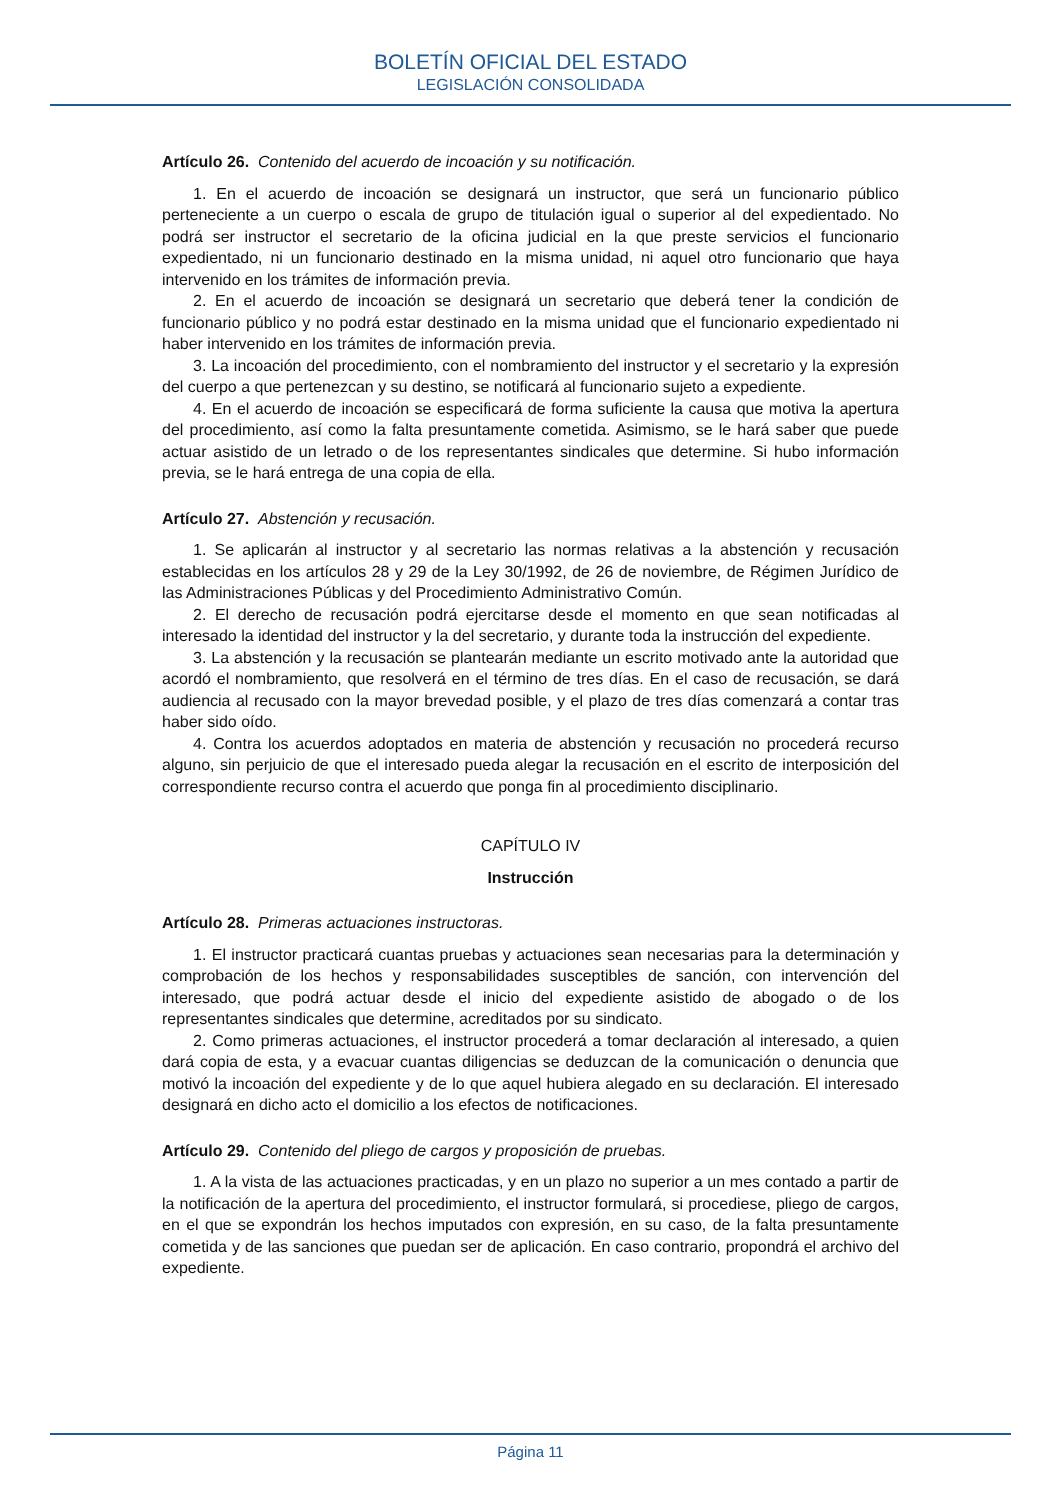BOLETÍN OFICIAL DEL ESTADO
LEGISLACIÓN CONSOLIDADA
Artículo 26. Contenido del acuerdo de incoación y su notificación.
1. En el acuerdo de incoación se designará un instructor, que será un funcionario público perteneciente a un cuerpo o escala de grupo de titulación igual o superior al del expedientado. No podrá ser instructor el secretario de la oficina judicial en la que preste servicios el funcionario expedientado, ni un funcionario destinado en la misma unidad, ni aquel otro funcionario que haya intervenido en los trámites de información previa.
2. En el acuerdo de incoación se designará un secretario que deberá tener la condición de funcionario público y no podrá estar destinado en la misma unidad que el funcionario expedientado ni haber intervenido en los trámites de información previa.
3. La incoación del procedimiento, con el nombramiento del instructor y el secretario y la expresión del cuerpo a que pertenezcan y su destino, se notificará al funcionario sujeto a expediente.
4. En el acuerdo de incoación se especificará de forma suficiente la causa que motiva la apertura del procedimiento, así como la falta presuntamente cometida. Asimismo, se le hará saber que puede actuar asistido de un letrado o de los representantes sindicales que determine. Si hubo información previa, se le hará entrega de una copia de ella.
Artículo 27. Abstención y recusación.
1. Se aplicarán al instructor y al secretario las normas relativas a la abstención y recusación establecidas en los artículos 28 y 29 de la Ley 30/1992, de 26 de noviembre, de Régimen Jurídico de las Administraciones Públicas y del Procedimiento Administrativo Común.
2. El derecho de recusación podrá ejercitarse desde el momento en que sean notificadas al interesado la identidad del instructor y la del secretario, y durante toda la instrucción del expediente.
3. La abstención y la recusación se plantearán mediante un escrito motivado ante la autoridad que acordó el nombramiento, que resolverá en el término de tres días. En el caso de recusación, se dará audiencia al recusado con la mayor brevedad posible, y el plazo de tres días comenzará a contar tras haber sido oído.
4. Contra los acuerdos adoptados en materia de abstención y recusación no procederá recurso alguno, sin perjuicio de que el interesado pueda alegar la recusación en el escrito de interposición del correspondiente recurso contra el acuerdo que ponga fin al procedimiento disciplinario.
CAPÍTULO IV
Instrucción
Artículo 28. Primeras actuaciones instructoras.
1. El instructor practicará cuantas pruebas y actuaciones sean necesarias para la determinación y comprobación de los hechos y responsabilidades susceptibles de sanción, con intervención del interesado, que podrá actuar desde el inicio del expediente asistido de abogado o de los representantes sindicales que determine, acreditados por su sindicato.
2. Como primeras actuaciones, el instructor procederá a tomar declaración al interesado, a quien dará copia de esta, y a evacuar cuantas diligencias se deduzcan de la comunicación o denuncia que motivó la incoación del expediente y de lo que aquel hubiera alegado en su declaración. El interesado designará en dicho acto el domicilio a los efectos de notificaciones.
Artículo 29. Contenido del pliego de cargos y proposición de pruebas.
1. A la vista de las actuaciones practicadas, y en un plazo no superior a un mes contado a partir de la notificación de la apertura del procedimiento, el instructor formulará, si procediese, pliego de cargos, en el que se expondrán los hechos imputados con expresión, en su caso, de la falta presuntamente cometida y de las sanciones que puedan ser de aplicación. En caso contrario, propondrá el archivo del expediente.
Página 11